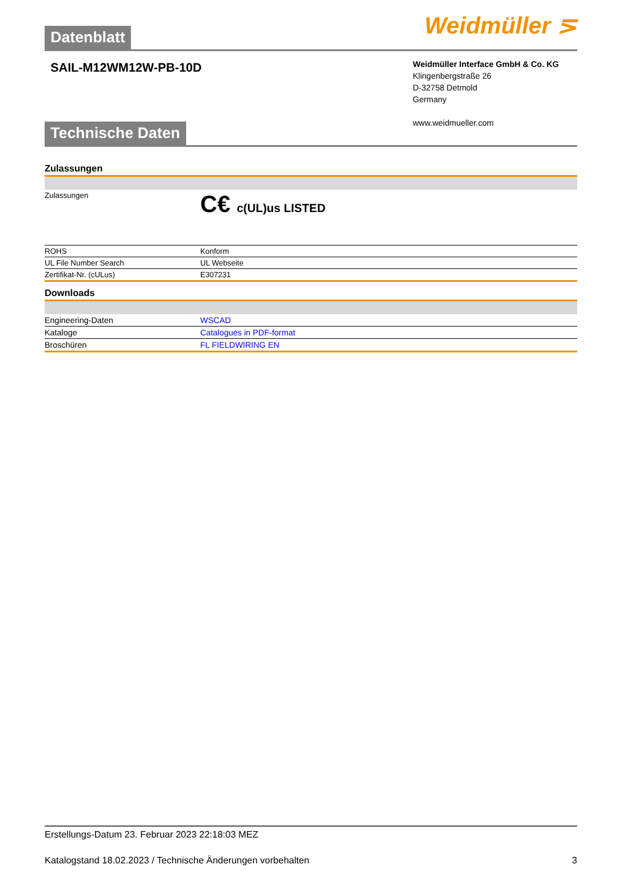Weidmüller ⋝
Datenblatt
SAIL-M12WM12W-PB-10D
Weidmüller Interface GmbH & Co. KG
Klingenbergstraße 26
D-32758 Detmold
Germany
www.weidmueller.com
Technische Daten
Zulassungen
| Zulassungen | C€ c(UL)us LISTED |
| ROHS | Konform |
| UL File Number Search | UL Webseite |
| Zertifikat-Nr. (cULus) | E307231 |
Downloads
| Engineering-Daten | WSCAD |
| Kataloge | Catalogues in PDF-format |
| Broschüren | FL FIELDWIRING EN |
Erstellungs-Datum 23. Februar 2023 22:18:03 MEZ
Katalogstand 18.02.2023 / Technische Änderungen vorbehalten 3